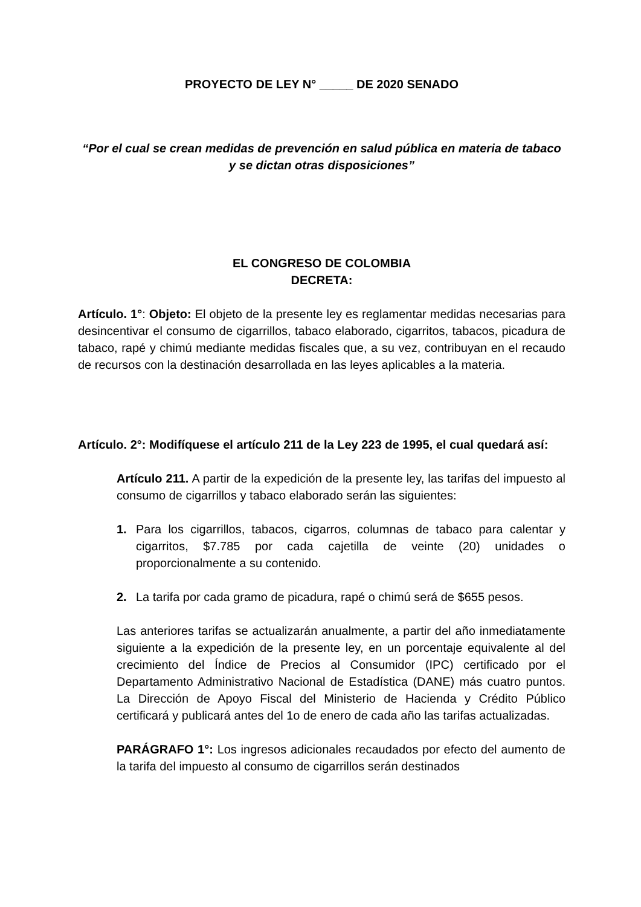PROYECTO DE LEY N° _____ DE 2020 SENADO
“Por el cual se crean medidas de prevención en salud pública en materia de tabaco y se dictan otras disposiciones”
EL CONGRESO DE COLOMBIA
DECRETA:
Artículo. 1°: Objeto: El objeto de la presente ley es reglamentar medidas necesarias para desincentivar el consumo de cigarrillos, tabaco elaborado, cigarritos, tabacos, picadura de tabaco, rapé y chimú mediante medidas fiscales que, a su vez, contribuyan en el recaudo de recursos con la destinación desarrollada en las leyes aplicables a la materia.
Artículo. 2°: Modifíquese el artículo 211 de la Ley 223 de 1995, el cual quedará así:
Artículo 211. A partir de la expedición de la presente ley, las tarifas del impuesto al consumo de cigarrillos y tabaco elaborado serán las siguientes:
1. Para los cigarrillos, tabacos, cigarros, columnas de tabaco para calentar y cigarritos, $7.785 por cada cajetilla de veinte (20) unidades o proporcionalmente a su contenido.
2. La tarifa por cada gramo de picadura, rapé o chimú será de $655 pesos.
Las anteriores tarifas se actualizarán anualmente, a partir del año inmediatamente siguiente a la expedición de la presente ley, en un porcentaje equivalente al del crecimiento del Índice de Precios al Consumidor (IPC) certificado por el Departamento Administrativo Nacional de Estadística (DANE) más cuatro puntos. La Dirección de Apoyo Fiscal del Ministerio de Hacienda y Crédito Público certificará y publicará antes del 1o de enero de cada año las tarifas actualizadas.
PARÁGRAFO 1°: Los ingresos adicionales recaudados por efecto del aumento de la tarifa del impuesto al consumo de cigarrillos serán destinados